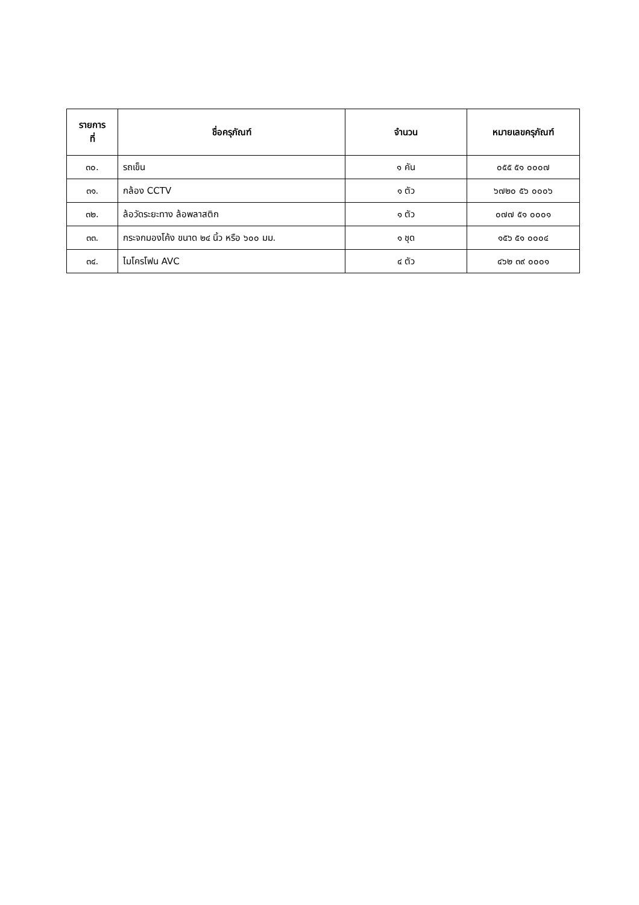| รายการ ที่ | ชื่อครุภัณฑ์ | จำนวน | หมายเลขครุภัณฑ์ |
| --- | --- | --- | --- |
| ๓๐. | รถเข็น | ๑ คัน | ๐๕๕ ๕๑ ๐๐๐๗ |
| ๓๑. | กล้อง CCTV | ๑ ตัว | ๖๗๒๐ ๕๖ ๐๐๐๖ |
| ๓๒. | ล้อวัดระยะทาง ล้อพลาสติก | ๑ ตัว | ๐๗๗ ๕๑ ๐๐๐๑ |
| ๓๓. | กระจกมองโค้ง ขนาด ๒๔ นิ้ว หรือ ๖๐๐ มม. | ๑ ชุด | ๑๕๖ ๕๑ ๐๐๐๔ |
| ๓๔. | ไมโครโฟน AVC | ๔ ตัว | ๔๖๒ ๓๙ ๐๐๐๑ |